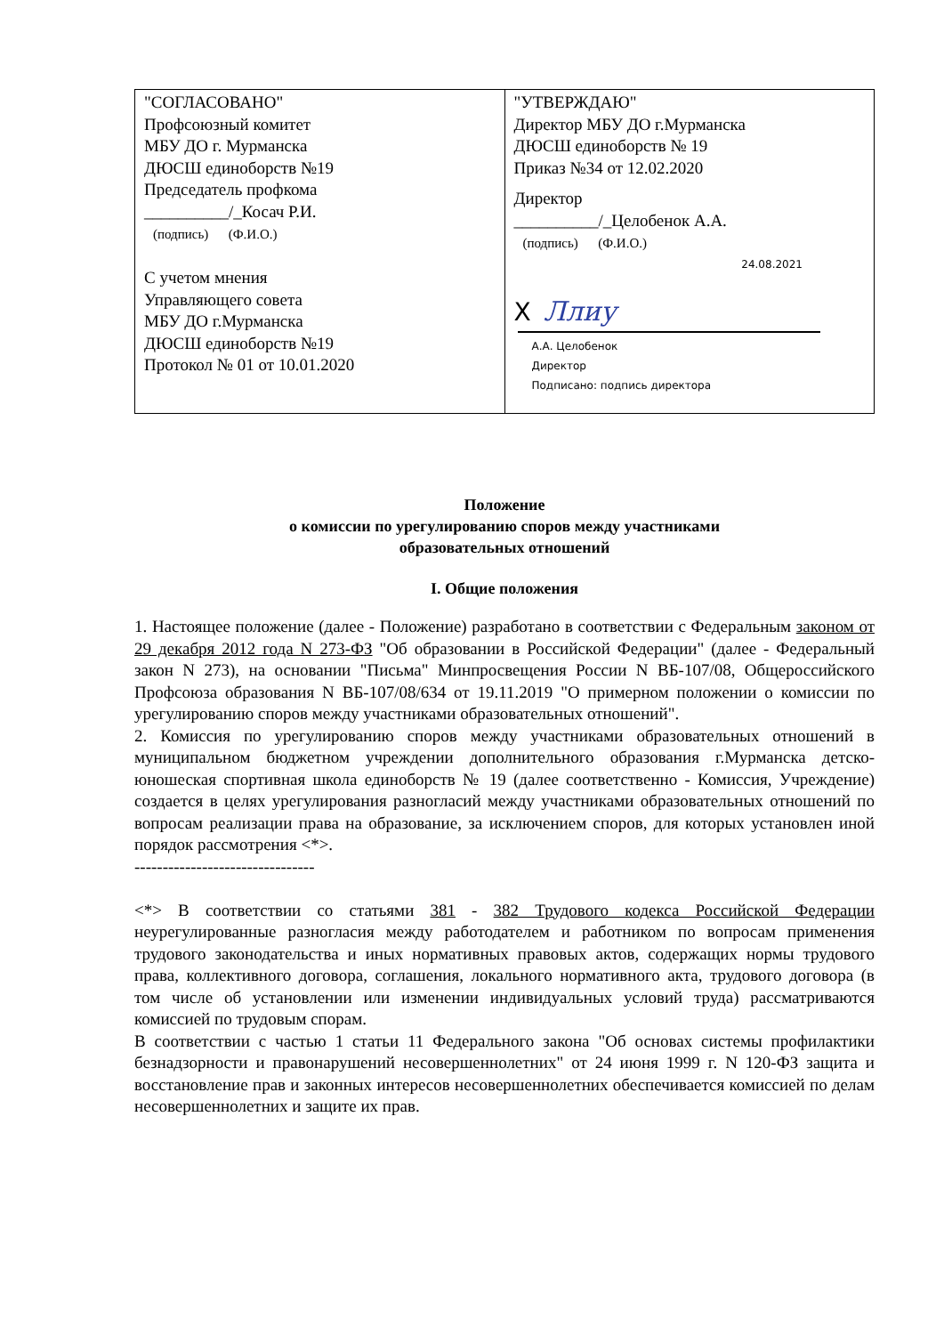| "СОГЛАСОВАНО" Профсоюзный комитет МБУ ДО г. Мурманска ДЮСШ единоборств №19 Председатель профкома __________/_Косач Р.И. (подпись) (Ф.И.О.) С учетом мнения Управляющего совета МБУ ДО г.Мурманска ДЮСШ единоборств №19 Протокол № 01 от 10.01.2020 | "УТВЕРЖДАЮ" Директор МБУ ДО г.Мурманска ДЮСШ единоборств № 19 Приказ №34 от 12.02.2020 Директор __________/_Целобенок А.А. (подпись) (Ф.И.О.) 24.08.2021 X Ллиу А.А. Целобенок Директор Подписано: подпись директора |
Положение
о комиссии по урегулированию споров между участниками
образовательных отношений
I. Общие положения
1. Настоящее положение (далее - Положение) разработано в соответствии с Федеральным законом от 29 декабря 2012 года N 273-ФЗ "Об образовании в Российской Федерации" (далее - Федеральный закон N 273), на основании "Письма" Минпросвещения России N ВБ-107/08, Общероссийского Профсоюза образования N ВБ-107/08/634 от 19.11.2019 "О примерном положении о комиссии по урегулированию споров между участниками образовательных отношений".
2. Комиссия по урегулированию споров между участниками образовательных отношений в муниципальном бюджетном учреждении дополнительного образования г.Мурманска детско-юношеская спортивная школа единоборств № 19 (далее соответственно - Комиссия, Учреждение) создается в целях урегулирования разногласий между участниками образовательных отношений по вопросам реализации права на образование, за исключением споров, для которых установлен иной порядок рассмотрения <*>.
--------------------------------
<*> В соответствии со статьями 381 - 382 Трудового кодекса Российской Федерации неурегулированные разногласия между работодателем и работником по вопросам применения трудового законодательства и иных нормативных правовых актов, содержащих нормы трудового права, коллективного договора, соглашения, локального нормативного акта, трудового договора (в том числе об установлении или изменении индивидуальных условий труда) рассматриваются комиссией по трудовым спорам.
В соответствии с частью 1 статьи 11 Федерального закона "Об основах системы профилактики безнадзорности и правонарушений несовершеннолетних" от 24 июня 1999 г. N 120-ФЗ защита и восстановление прав и законных интересов несовершеннолетних обеспечивается комиссией по делам несовершеннолетних и защите их прав.